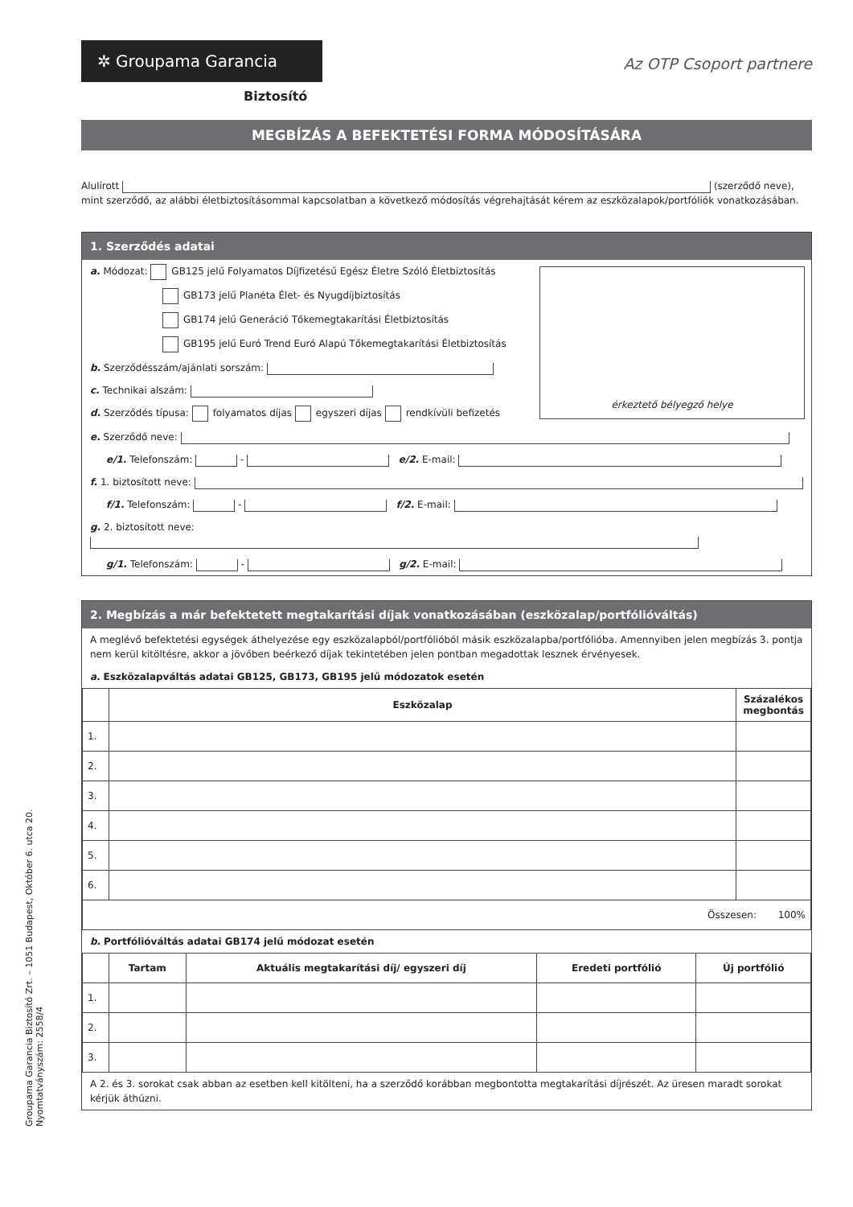✲ Groupama Garancia
Az OTP Csoport partnere
Biztosító
MEGBÍZÁS A BEFEKTETÉSI FORMA MÓDOSÍTÁSÁRA
Alulírott (szerződő neve), mint szerződő, az alábbi életbiztosításommal kapcsolatban a következő módosítás végrehajtását kérem az eszközalapok/portfóliók vonatkozásában.
1. Szerződés adatai
érkeztető bélyegző helye
a. Módozat: GB125 jelű Folyamatos Díjfizetésű Egész Életre Szóló Életbiztosítás
GB173 jelű Planéta Élet- és Nyugdíjbiztosítás
GB174 jelű Generáció Tőkemegtakarítási Életbiztosítás
GB195 jelű Euró Trend Euró Alapú Tőkemegtakarítási Életbiztosítás
b. Szerződésszám/ajánlati sorszám:
c. Technikai alszám:
d. Szerződés típusa: folyamatos díjas egyszeri díjas rendkívüli befizetés
e. Szerződő neve:
e/1. Telefonszám: - e/2. E-mail:
f. 1. biztosított neve:
f/1. Telefonszám: - f/2. E-mail:
g. 2. biztosított neve:
g/1. Telefonszám: - g/2. E-mail:
2. Megbízás a már befektetett megtakarítási díjak vonatkozásában (eszközalap/portfólióváltás)
A meglévő befektetési egységek áthelyezése egy eszközalapból/portfólióból másik eszközalapba/portfólióba. Amennyiben jelen megbízás 3. pontja nem kerül kitöltésre, akkor a jövőben beérkező díjak tekintetében jelen pontban megadottak lesznek érvényesek.
a. Eszközalapváltás adatai GB125, GB173, GB195 jelű módozatok esetén
| | Eszközalap | Százalékos megbontás |
| --- | --- | --- |
| 1. | | |
| 2. | | |
| 3. | | |
| 4. | | |
| 5. | | |
| 6. | | |
| Összesen: 100% | | |
b. Portfólióváltás adatai GB174 jelű módozat esetén
| | Tartam | Aktuális megtakarítási díj/ egyszeri díj | Eredeti portfólió | Új portfólió |
| --- | --- | --- | --- | --- |
| 1. | | | | |
| 2. | | | | |
| 3. | | | | |
A 2. és 3. sorokat csak abban az esetben kell kitölteni, ha a szerződő korábban megbontotta megtakarítási díjrészét. Az üresen maradt sorokat kérjük áthúzni.
Groupama Garancia Biztosító Zrt. – 1051 Budapest, Október 6. utca 20.
Nyomtatványszám: 2558/4